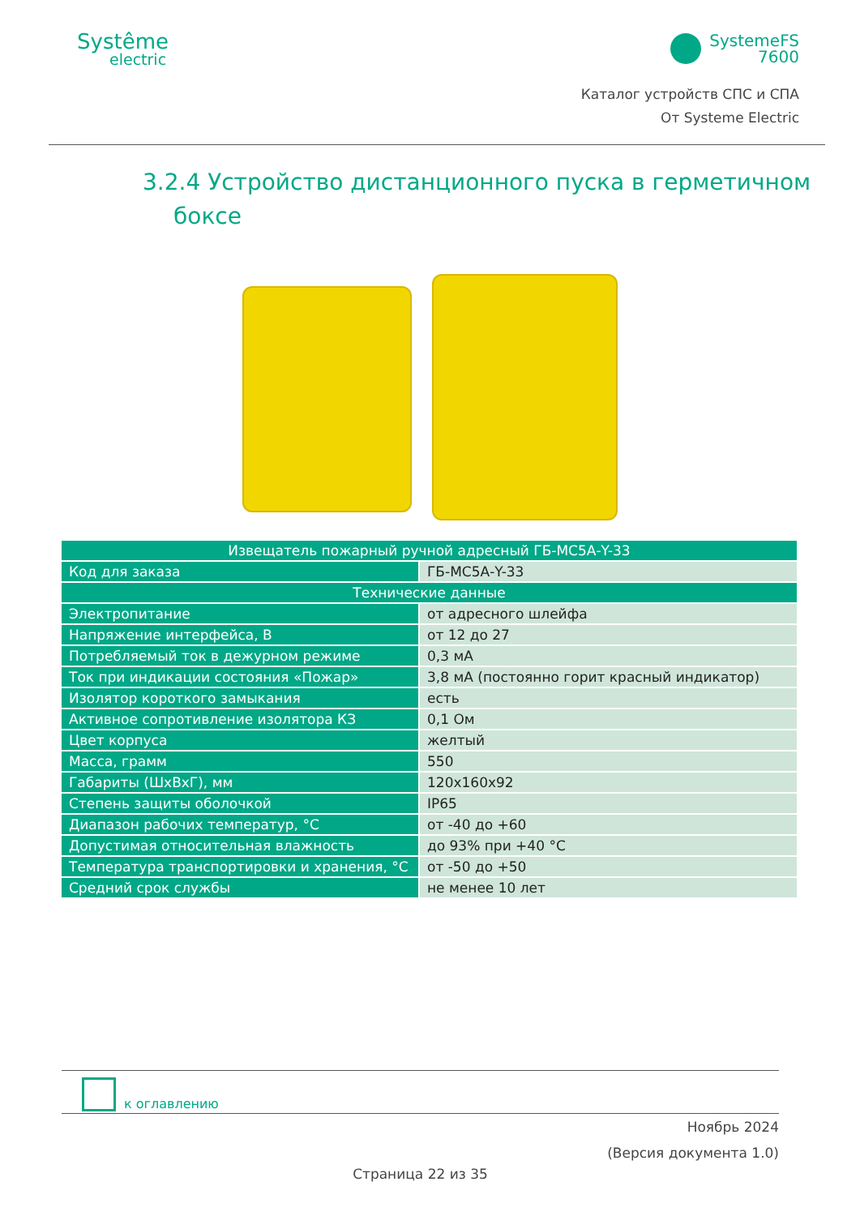Systême
electric
SystemeFS
7600
Каталог устройств СПС и СПА
От Systeme Electric
3.2.4 Устройство дистанционного пуска в герметичном
боксе
| Извещатель пожарный ручной адресный ГБ-МС5А-Y-33 | |
| --- | --- |
| Код для заказа | ГБ-МС5А-Y-33 |
| Технические данные | |
| Электропитание | от адресного шлейфа |
| Напряжение интерфейса, В | от 12 до 27 |
| Потребляемый ток в дежурном режиме | 0,3 мА |
| Ток при индикации состояния «Пожар» | 3,8 мА (постоянно горит красный индикатор) |
| Изолятор короткого замыкания | есть |
| Активное сопротивление изолятора КЗ | 0,1 Ом |
| Цвет корпуса | желтый |
| Масса, грамм | 550 |
| Габариты (ШхВхГ), мм | 120х160х92 |
| Степень защиты оболочкой | IP65 |
| Диапазон рабочих температур, °С | от -40 до +60 |
| Допустимая относительная влажность | до 93% при +40 °С |
| Температура транспортировки и хранения, °С | от -50 до +50 |
| Средний срок службы | не менее 10 лет |
к оглавлению
Ноябрь 2024
(Версия документа 1.0)
Страница 22 из 35